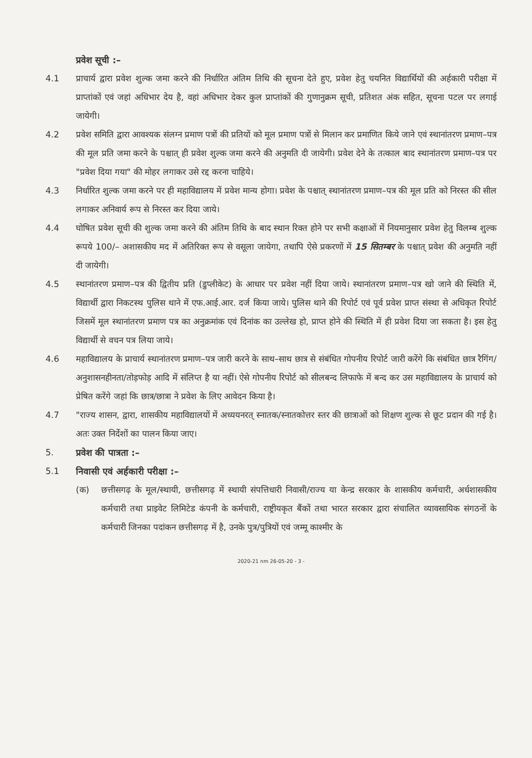प्रवेश सूची :–
4.1 प्राचार्य द्वारा प्रवेश शुल्क जमा करने की निर्धारित अंतिम तिथि की सूचना देते हुए, प्रवेश हेतु चयनित विद्यार्थियों की अर्हकारी परीक्षा में प्राप्तांकों एवं जहां अधिभार देय है, वहां अधिभार देकर कुल प्राप्तांकों की गुणानुक्रम सूची, प्रतिशत अंक सहित, सूचना पटल पर लगाई जायेगी।
4.2 प्रवेश समिति द्वारा आवश्यक संलग्न प्रमाण पत्रों की प्रतियों को मूल प्रमाण पत्रों से मिलान कर प्रमाणित किये जाने एवं स्थानांतरण प्रमाण–पत्र की मूल प्रति जमा करने के पश्चात् ही प्रवेश शुल्क जमा करने की अनुमति दी जायेगी। प्रवेश देने के तत्काल बाद स्थानांतरण प्रमाण–पत्र पर "प्रवेश दिया गया" की मोहर लगाकर उसे रद्द करना चाहिये।
4.3 निर्धारित शुल्क जमा करने पर ही महाविद्यालय में प्रवेश मान्य होगा। प्रवेश के पश्चात् स्थानांतरण प्रमाण–पत्र की मूल प्रति को निरस्त की सील लगाकर अनिवार्य रूप से निरस्त कर दिया जाये।
4.4 घोषित प्रवेश सूची की शुल्क जमा करने की अंतिम तिथि के बाद स्थान रिक्त होने पर सभी कक्षाओं में नियमानुसार प्रवेश हेतु विलम्ब शुल्क रूपये 100/– अशासकीय मद में अतिरिक्त रूप से वसूला जायेगा, तथापि ऐसे प्रकरणों में 15 सितम्बर के पश्चात् प्रवेश की अनुमति नहीं दी जायेगी।
4.5 स्थानांतरण प्रमाण–पत्र की द्वितीय प्रति (डुप्लीकेट) के आधार पर प्रवेश नहीं दिया जाये। स्थानांतरण प्रमाण–पत्र खो जाने की स्थिति में, विद्यार्थी द्वारा निकटस्थ पुलिस थाने में एफ.आई.आर. दर्ज किया जाये। पुलिस थाने की रिपोर्ट एवं पूर्व प्रवेश प्राप्त संस्था से अधिकृत रिपोर्ट जिसमें मूल स्थानांतरण प्रमाण पत्र का अनुक्रमांक एवं दिनांक का उल्लेख हो, प्राप्त होने की स्थिति में ही प्रवेश दिया जा सकता है। इस हेतु विद्यार्थी से वचन पत्र लिया जाये।
4.6 महाविद्यालय के प्राचार्य स्थानांतरण प्रमाण–पत्र जारी करने के साथ–साथ छात्र से संबंधित गोपनीय रिपोर्ट जारी करेंगे कि संबंधित छात्र रैगिंग/अनुशासनहीनता/तोड़फोड़ आदि में संलिप्त है या नहीं। ऐसे गोपनीय रिपोर्ट को सीलबन्द लिफाफे में बन्द कर उस महाविद्यालय के प्राचार्य को प्रेषित करेंगे जहां कि छात्र/छात्रा ने प्रवेश के लिए आवेदन किया है।
4.7 "राज्य शासन, द्वारा, शासकीय महाविद्यालयों में अध्ययनरत् स्नातक/स्नातकोत्तर स्तर की छात्राओं को शिक्षण शुल्क से छूट प्रदान की गई है। अतः उक्त निर्देशों का पालन किया जाए।
5. प्रवेश की पात्रता :–
5.1 निवासी एवं अर्हकारी परीक्षा :–
(क) छत्तीसगढ़ के मूल/स्थायी, छत्तीसगढ़ में स्थायी संपत्तिधारी निवासी/राज्य या केन्द्र सरकार के शासकीय कर्मचारी, अर्धशासकीय कर्मचारी तथा प्राइवेट लिमिटेड कंपनी के कर्मचारी, राष्ट्रीयकृत बैंकों तथा भारत सरकार द्वारा संचालित व्यावसायिक संगठनों के कर्मचारी जिनका पदांकन छत्तीसगढ़ में है, उनके पुत्र/पुत्रियों एवं जम्मू काश्मीर के
2020-21 nm 26-05-20 - 3 -